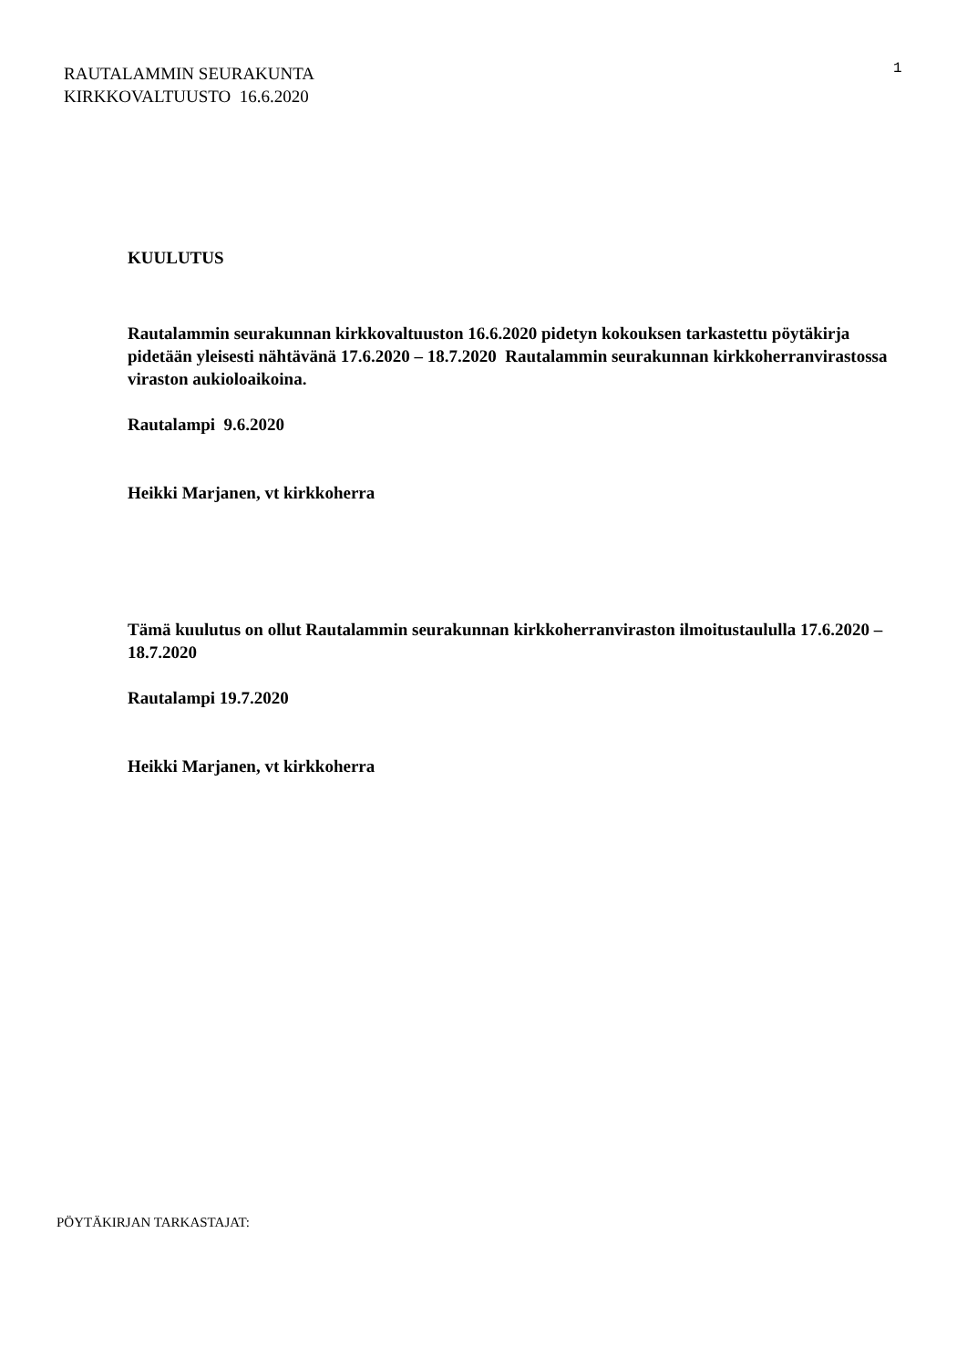RAUTALAMMIN SEURAKUNTA
KIRKKOVALTUUSTO 16.6.2020
1
KUULUTUS
Rautalammin seurakunnan kirkkovaltuuston 16.6.2020 pidetyn kokouksen tarkastettu pöytäkirja pidetään yleisesti nähtävänä 17.6.2020 – 18.7.2020 Rautalammin seurakunnan kirkkoherranvirastossa viraston aukioloaikoina.
Rautalampi 9.6.2020
Heikki Marjanen, vt kirkkoherra
Tämä kuulutus on ollut Rautalammin seurakunnan kirkkoherranviraston ilmoitustaululla 17.6.2020 – 18.7.2020
Rautalampi 19.7.2020
Heikki Marjanen, vt kirkkoherra
PÖYTÄKIRJAN TARKASTAJAT: